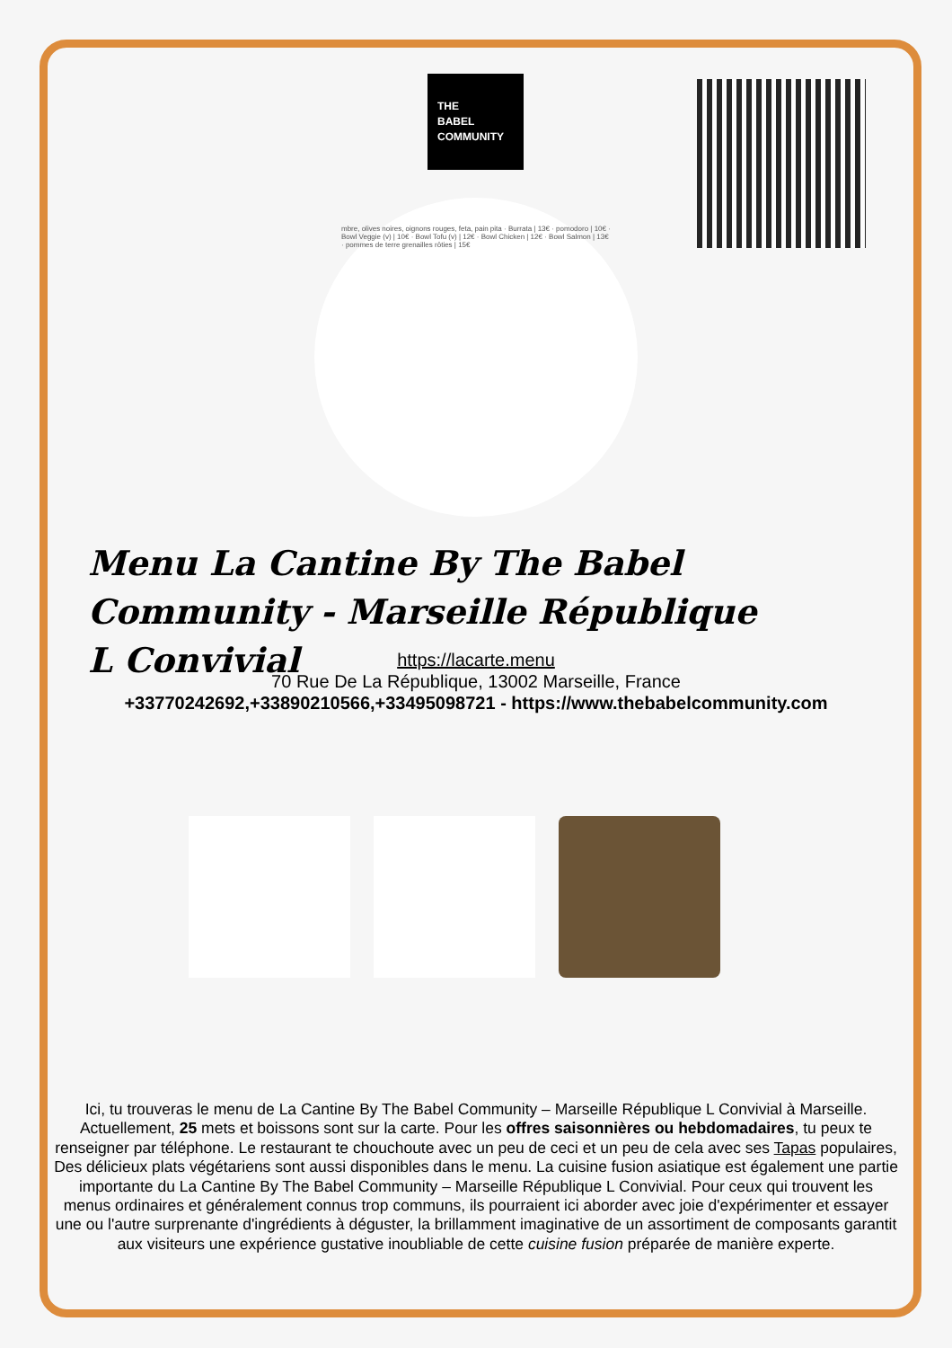THE
BABEL
COMMUNITY
mbre, olives noires, oignons rouges, feta, pain pita · Burrata | 13€ · pomodoro | 10€ · Bowl Veggie (v) | 10€ · Bowl Tofu (v) | 12€ · Bowl Chicken | 12€ · Bowl Salmon | 13€ · pommes de terre grenailles rôties | 15€
Menu La Cantine By The Babel Community - Marseille République L Convivial
https://lacarte.menu
70 Rue De La République, 13002 Marseille, France
+33770242692,+33890210566,+33495098721 - https://www.thebabelcommunity.com
Ici, tu trouveras le menu de La Cantine By The Babel Community – Marseille République L Convivial à Marseille. Actuellement, 25 mets et boissons sont sur la carte. Pour les offres saisonnières ou hebdomadaires, tu peux te renseigner par téléphone. Le restaurant te chouchoute avec un peu de ceci et un peu de cela avec ses Tapas populaires, Des délicieux plats végétariens sont aussi disponibles dans le menu. La cuisine fusion asiatique est également une partie importante du La Cantine By The Babel Community – Marseille République L Convivial. Pour ceux qui trouvent les menus ordinaires et généralement connus trop communs, ils pourraient ici aborder avec joie d'expérimenter et essayer une ou l'autre surprenante d'ingrédients à déguster, la brillamment imaginative de un assortiment de composants garantit aux visiteurs une expérience gustative inoubliable de cette cuisine fusion préparée de manière experte.